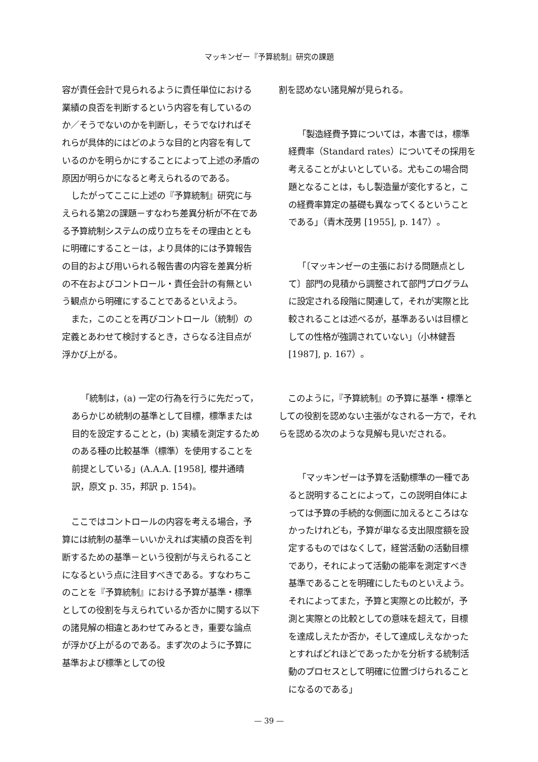マッキンゼー『予算統制』研究の課題
容が責任会計で見られるように責任単位における業績の良否を判断するという内容を有しているのか／そうでないのかを判断し，そうでなければそれらが具体的にはどのような目的と内容を有しているのかを明らかにすることによって上述の矛盾の原因が明らかになると考えられるのである。
したがってここに上述の『予算統制』研究に与えられる第2の課題－すなわち差異分析が不在である予算統制システムの成り立ちをその理由とともに明確にすること－は，より具体的には予算報告の目的および用いられる報告書の内容を差異分析の不在およびコントロール・責任会計の有無という観点から明確にすることであるといえよう。
また，このことを再びコントロール（統制）の定義とあわせて検討するとき，さらなる注目点が浮かび上がる。
「統制は，(a) 一定の行為を行うに先だって，あらかじめ統制の基準として目標，標準または目的を設定することと，(b) 実績を測定するためのある種の比較基準（標準）を使用することを前提としている」(A.A.A. [1958], 櫻井通晴訳，原文 p. 35，邦訳 p. 154)。
ここではコントロールの内容を考える場合，予算には統制の基準－いいかえれば実績の良否を判断するための基準－という役割が与えられることになるという点に注目すべきである。すなわちこのことを『予算統制』における予算が基準・標準としての役割を与えられているか否かに関する以下の諸見解の相違とあわせてみるとき，重要な論点が浮かび上がるのである。まず次のように予算に基準および標準としての役
割を認めない諸見解が見られる。
「製造経費予算については，本書では，標準経費率（Standard rates）についてその採用を考えることがよいとしている。尤もこの場合問題となることは，もし製造量が変化すると，この経費率算定の基礎も異なってくるということである」（青木茂男 [1955], p. 147）。
「〔マッキンゼーの主張における問題点として〕部門の見積から調整されて部門プログラムに設定される段階に関連して，それが実際と比較されることは述べるが，基準あるいは目標としての性格が強調されていない」（小林健吾 [1987], p. 167）。
このように，『予算統制』の予算に基準・標準としての役割を認めない主張がなされる一方で，それらを認める次のような見解も見いだされる。
「マッキンゼーは予算を活動標準の一種であると説明することによって，この説明自体によっては予算の手続的な側面に加えるところはなかったけれども，予算が単なる支出限度額を設定するものではなくして，経営活動の活動目標であり，それによって活動の能率を測定すべき基準であることを明確にしたものといえよう。それによってまた，予算と実際との比較が，予測と実際との比較としての意味を超えて，目標を達成しえたか否か，そして達成しえなかったとすればどれほどであったかを分析する統制活動のプロセスとして明確に位置づけられることになるのである」
— 39 —